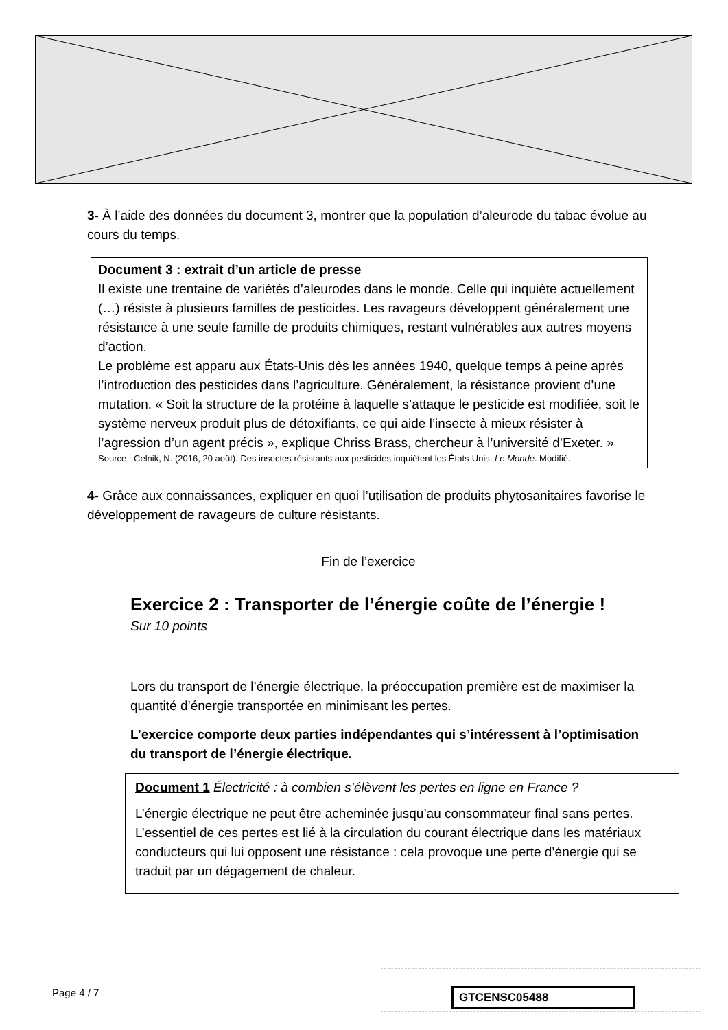3- À l’aide des données du document 3, montrer que la population d’aleurode du tabac évolue au cours du temps.
Document 3 : extrait d’un article de presse
Il existe une trentaine de variétés d’aleurodes dans le monde. Celle qui inquiète actuellement (…) résiste à plusieurs familles de pesticides. Les ravageurs développent généralement une résistance à une seule famille de produits chimiques, restant vulnérables aux autres moyens d’action.
Le problème est apparu aux États-Unis dès les années 1940, quelque temps à peine après l’introduction des pesticides dans l’agriculture. Généralement, la résistance provient d’une mutation. « Soit la structure de la protéine à laquelle s’attaque le pesticide est modifiée, soit le système nerveux produit plus de détoxifiants, ce qui aide l’insecte à mieux résister à l’agression d’un agent précis », explique Chriss Brass, chercheur à l’université d’Exeter. »
Source : Celnik, N. (2016, 20 août). Des insectes résistants aux pesticides inquiètent les États-Unis. Le Monde. Modifié.
4- Grâce aux connaissances, expliquer en quoi l’utilisation de produits phytosanitaires favorise le développement de ravageurs de culture résistants.
Fin de l’exercice
Exercice 2 : Transporter de l’énergie coûte de l’énergie !
Sur 10 points
Lors du transport de l’énergie électrique, la préoccupation première est de maximiser la quantité d’énergie transportée en minimisant les pertes.
L’exercice comporte deux parties indépendantes qui s’intéressent à l’optimisation du transport de l’énergie électrique.
Document 1 Électricité : à combien s’élèvent les pertes en ligne en France ?
L’énergie électrique ne peut être acheminée jusqu’au consommateur final sans pertes. L’essentiel de ces pertes est lié à la circulation du courant électrique dans les matériaux conducteurs qui lui opposent une résistance : cela provoque une perte d’énergie qui se traduit par un dégagement de chaleur.
Page 4 / 7 GTCENSC05488